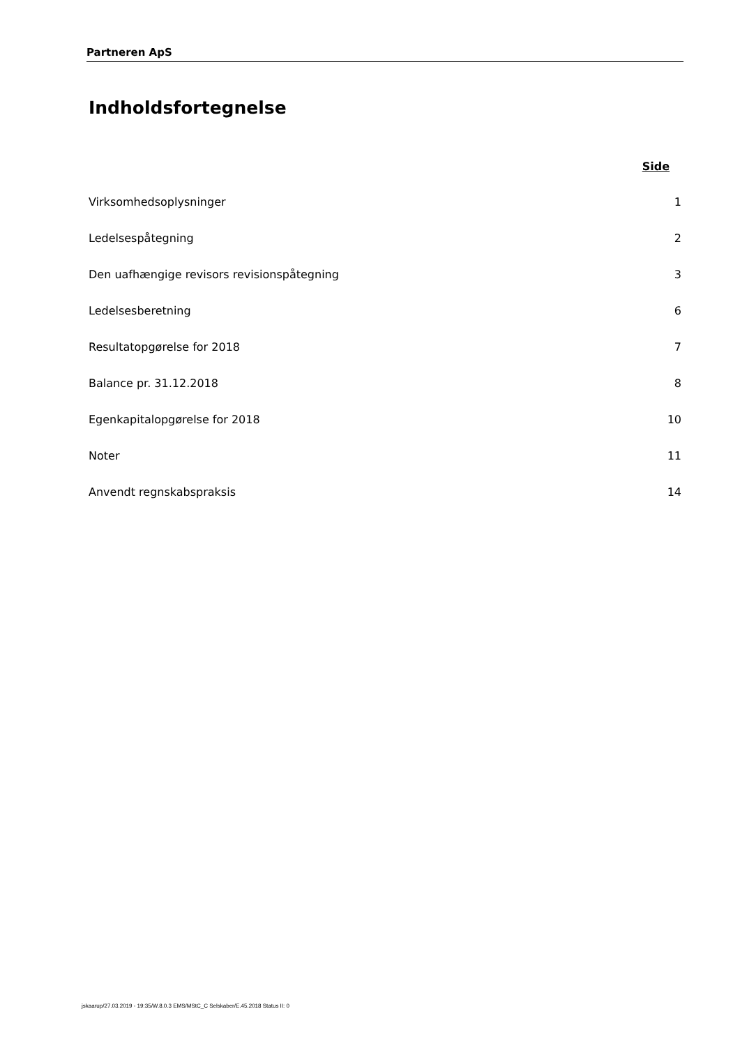Partneren ApS
Indholdsfortegnelse
Side
Virksomhedsoplysninger 1
Ledelsespåtegning 2
Den uafhængige revisors revisionspåtegning 3
Ledelsesberetning 6
Resultatopgørelse for 2018 7
Balance pr. 31.12.2018 8
Egenkapitalopgørelse for 2018 10
Noter 11
Anvendt regnskabspraksis 14
jskaarup/27.03.2019 - 19:35/W.8.0.3 EMS/MStC_C Selskaber/E.45.2018 Status II: 0